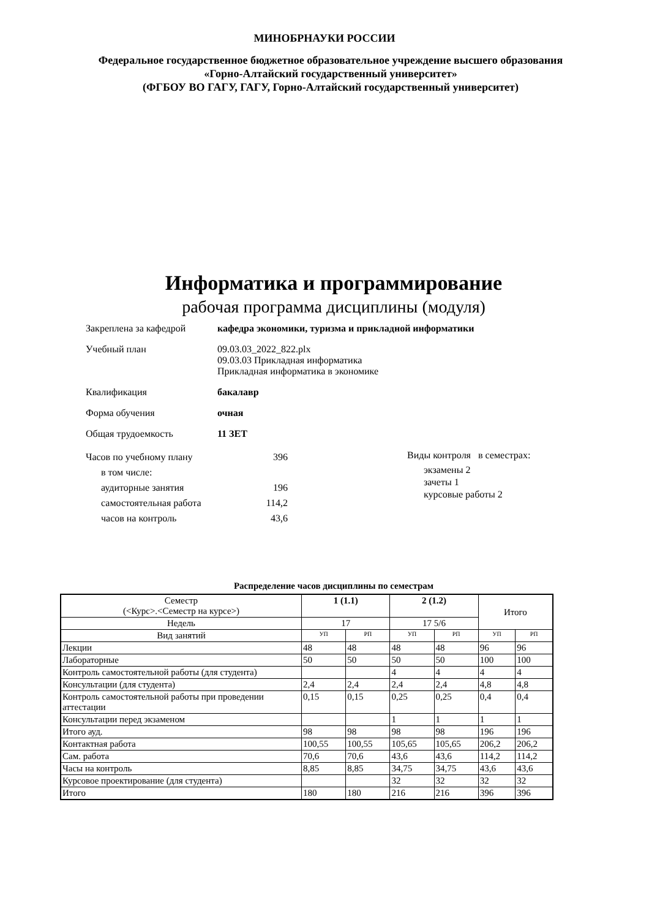МИНОБРНАУКИ РОССИИ
Федеральное государственное бюджетное образовательное учреждение высшего образования
«Горно-Алтайский государственный университет»
(ФГБОУ ВО ГАГУ, ГАГУ, Горно-Алтайский государственный университет)
Информатика и программирование
рабочая программа дисциплины (модуля)
Закреплена за кафедрой кафедра экономики, туризма и прикладной информатики
Учебный план 09.03.03_2022_822.plx
09.03.03 Прикладная информатика
Прикладная информатика в экономике
Квалификация бакалавр
Форма обучения очная
Общая трудоемкость 11 ЗЕТ
| Часов по учебному плану | 396 |
| в том числе: | |
| аудиторные занятия | 196 |
| самостоятельная работа | 114,2 |
| часов на контроль | 43,6 |
Виды контроля в семестрах:
экзамены 2
зачеты 1
курсовые работы 2
Распределение часов дисциплины по семестрам
| Семестр (<Курс>.<Семестр на курсе>) | 1 (1.1) | | 2 (1.2) | | Итого | |
| Недель | 17 | | 17 5/6 | | | |
| Вид занятий | УП | РП | УП | РП | УП | РП |
| Лекции | 48 | 48 | 48 | 48 | 96 | 96 |
| Лабораторные | 50 | 50 | 50 | 50 | 100 | 100 |
| Контроль самостоятельной работы (для студента) | | | 4 | 4 | 4 | 4 |
| Консультации (для студента) | 2,4 | 2,4 | 2,4 | 2,4 | 4,8 | 4,8 |
| Контроль самостоятельной работы при проведении аттестации | 0,15 | 0,15 | 0,25 | 0,25 | 0,4 | 0,4 |
| Консультации перед экзаменом | | | 1 | 1 | 1 | 1 |
| Итого ауд. | 98 | 98 | 98 | 98 | 196 | 196 |
| Контактная работа | 100,55 | 100,55 | 105,65 | 105,65 | 206,2 | 206,2 |
| Сам. работа | 70,6 | 70,6 | 43,6 | 43,6 | 114,2 | 114,2 |
| Часы на контроль | 8,85 | 8,85 | 34,75 | 34,75 | 43,6 | 43,6 |
| Курсовое проектирование (для студента) | | | 32 | 32 | 32 | 32 |
| Итого | 180 | 180 | 216 | 216 | 396 | 396 |